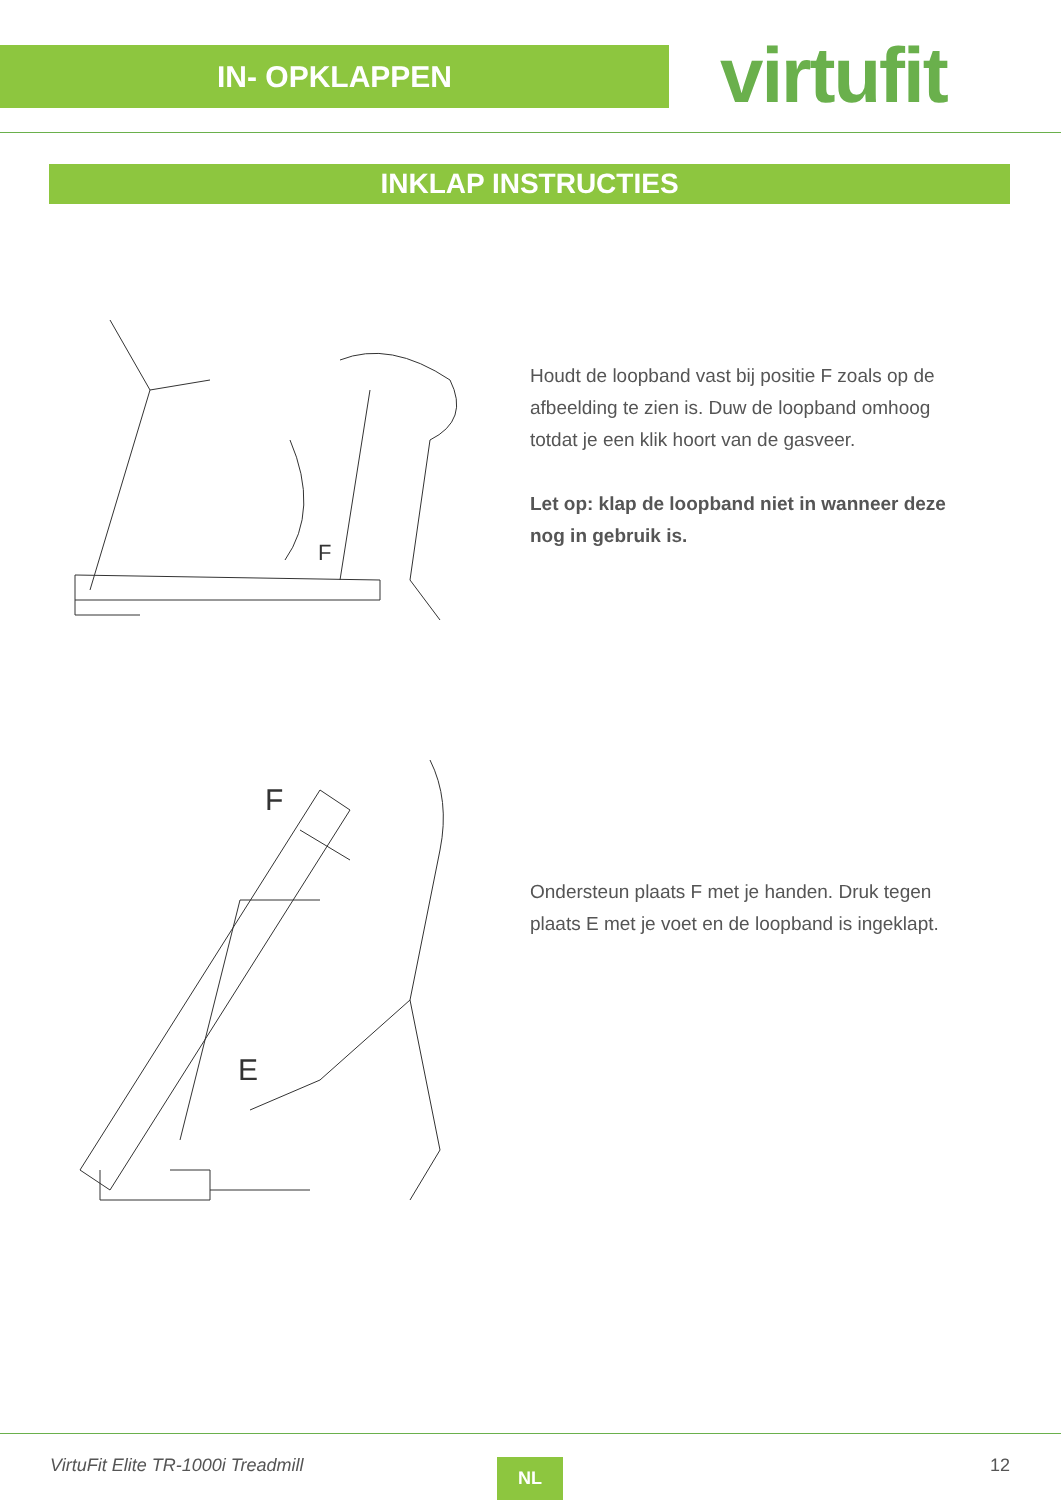IN- OPKLAPPEN virtufit
INKLAP INSTRUCTIES
F
F
E
Houdt de loopband vast bij positie F zoals op de afbeelding te zien is. Duw de loopband omhoog totdat je een klik hoort van de gasveer.
Let op: klap de loopband niet in wanneer deze nog in gebruik is.
Ondersteun plaats F met je handen. Druk tegen plaats E met je voet en de loopband is ingeklapt.
VirtuFit Elite TR-1000i Treadmill
NL 12